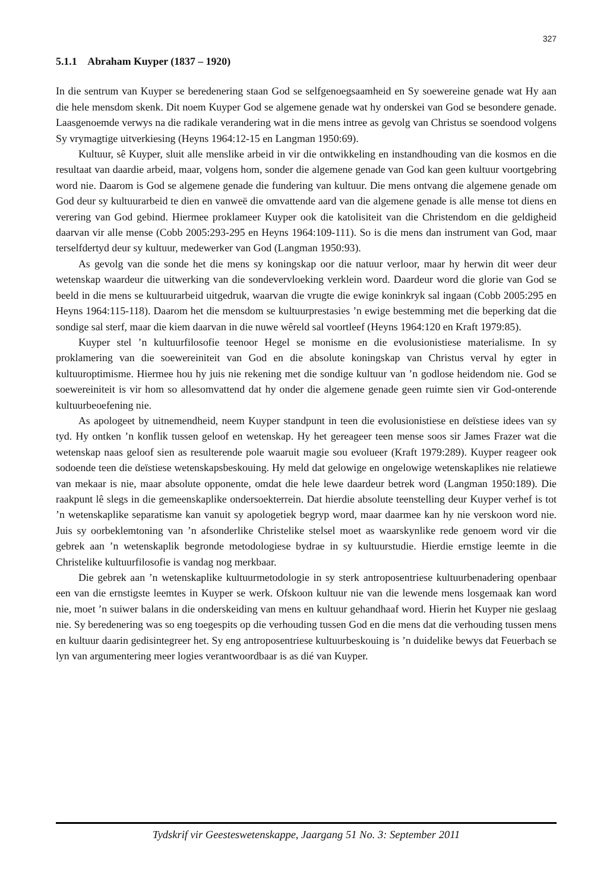327
5.1.1 Abraham Kuyper (1837 – 1920)
In die sentrum van Kuyper se beredenering staan God se selfgenoegsaamheid en Sy soewereine genade wat Hy aan die hele mensdom skenk. Dit noem Kuyper God se algemene genade wat hy onderskei van God se besondere genade. Laasgenoemde verwys na die radikale verandering wat in die mens intree as gevolg van Christus se soendood volgens Sy vrymagtige uitverkiesing (Heyns 1964:12-15 en Langman 1950:69).
Kultuur, sê Kuyper, sluit alle menslike arbeid in vir die ontwikkeling en instandhouding van die kosmos en die resultaat van daardie arbeid, maar, volgens hom, sonder die algemene genade van God kan geen kultuur voortgebring word nie. Daarom is God se algemene genade die fundering van kultuur. Die mens ontvang die algemene genade om God deur sy kultuurarbeid te dien en vanweë die omvattende aard van die algemene genade is alle mense tot diens en verering van God gebind. Hiermee proklameer Kuyper ook die katolisiteit van die Christendom en die geldigheid daarvan vir alle mense (Cobb 2005:293-295 en Heyns 1964:109-111). So is die mens dan instrument van God, maar terselfdertyd deur sy kultuur, medewerker van God (Langman 1950:93).
As gevolg van die sonde het die mens sy koningskap oor die natuur verloor, maar hy herwin dit weer deur wetenskap waardeur die uitwerking van die sondevervloeking verklein word. Daardeur word die glorie van God se beeld in die mens se kultuurarbeid uitgedruk, waarvan die vrugte die ewige koninkryk sal ingaan (Cobb 2005:295 en Heyns 1964:115-118). Daarom het die mensdom se kultuurprestasies ’n ewige bestemming met die beperking dat die sondige sal sterf, maar die kiem daarvan in die nuwe wêreld sal voortleef (Heyns 1964:120 en Kraft 1979:85).
Kuyper stel ’n kultuurfilosofie teenoor Hegel se monisme en die evolusionistiese materialisme. In sy proklamering van die soewereiniteit van God en die absolute koningskap van Christus verval hy egter in kultuuroptimisme. Hiermee hou hy juis nie rekening met die sondige kultuur van ’n godlose heidendom nie. God se soewereiniteit is vir hom so allesomvattend dat hy onder die algemene genade geen ruimte sien vir God-onterende kultuurbeoefening nie.
As apologeet by uitnemendheid, neem Kuyper standpunt in teen die evolusionistiese en deïstiese idees van sy tyd. Hy ontken ’n konflik tussen geloof en wetenskap. Hy het gereageer teen mense soos sir James Frazer wat die wetenskap naas geloof sien as resulterende pole waaruit magie sou evolueer (Kraft 1979:289). Kuyper reageer ook sodoende teen die deïstiese wetenskapsbeskouing. Hy meld dat gelowige en ongelowige wetenskaplikes nie relatiewe van mekaar is nie, maar absolute opponente, omdat die hele lewe daardeur betrek word (Langman 1950:189). Die raakpunt lê slegs in die gemeenskaplike ondersoekterrein. Dat hierdie absolute teenstelling deur Kuyper verhef is tot ’n wetenskaplike separatisme kan vanuit sy apologetiek begryp word, maar daarmee kan hy nie verskoon word nie. Juis sy oorbeklemtoning van ’n afsonderlike Christelike stelsel moet as waarskynlike rede genoem word vir die gebrek aan ’n wetenskaplik begronde metodologiese bydrae in sy kultuurstudie. Hierdie ernstige leemte in die Christelike kultuurfilosofie is vandag nog merkbaar.
Die gebrek aan ’n wetenskaplike kultuurmetodologie in sy sterk antroposentriese kultuurbenadering openbaar een van die ernstigste leemtes in Kuyper se werk. Ofskoon kultuur nie van die lewende mens losgemaak kan word nie, moet ’n suiwer balans in die onderskeiding van mens en kultuur gehandhaaf word. Hierin het Kuyper nie geslaag nie. Sy beredenering was so eng toegespits op die verhouding tussen God en die mens dat die verhouding tussen mens en kultuur daarin gedisintegreer het. Sy eng antroposentriese kultuurbeskouing is ’n duidelike bewys dat Feuerbach se lyn van argumentering meer logies verantwoordbaar is as dié van Kuyper.
Tydskrif vir Geesteswetenskappe, Jaargang 51 No. 3: September 2011